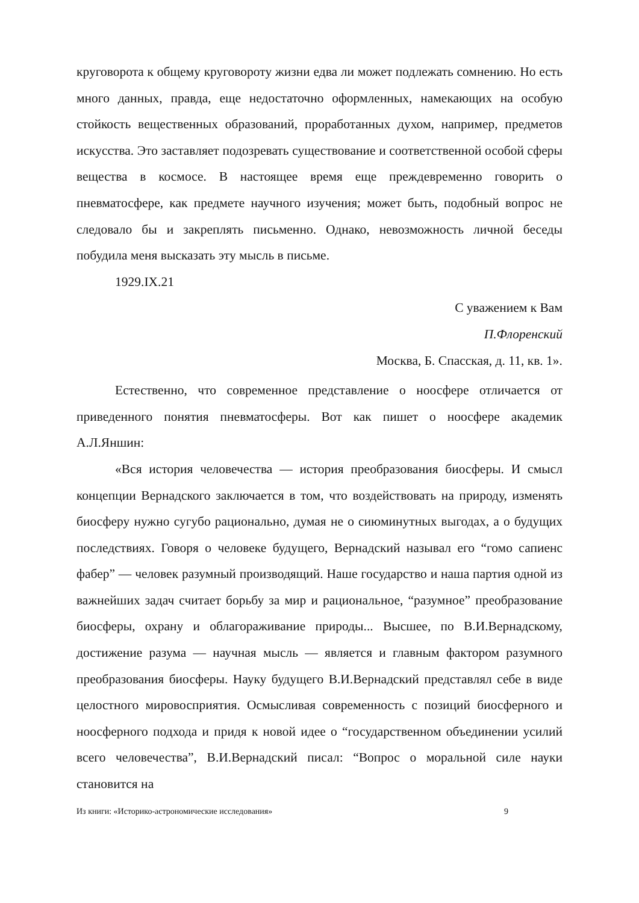круговорота к общему круговороту жизни едва ли может подлежать сомнению. Но есть много данных, правда, еще недостаточно оформленных, намекающих на особую стойкость вещественных образований, проработанных духом, например, предметов искусства. Это заставляет подозревать существование и соответственной особой сферы вещества в космосе. В настоящее время еще преждевременно говорить о пневматосфере, как предмете научного изучения; может быть, подобный вопрос не следовало бы и закреплять письменно. Однако, невозможность личной беседы побудила меня высказать эту мысль в письме.
1929.IX.21
С уважением к Вам
П.Флоренский
Москва, Б. Спасская, д. 11, кв. 1».
Естественно, что современное представление о ноосфере отличается от приведенного понятия пневматосферы. Вот как пишет о ноосфере академик А.Л.Яншин:
«Вся история человечества — история преобразования биосферы. И смысл концепции Вернадского заключается в том, что воздействовать на природу, изменять биосферу нужно сугубо рационально, думая не о сиюминутных выгодах, а о будущих последствиях. Говоря о человеке будущего, Вернадский называл его “гомо сапиенс фабер” — человек разумный производящий. Наше государство и наша партия одной из важнейших задач считает борьбу за мир и рациональное, “разумное” преобразование биосферы, охрану и облагораживание природы... Высшее, по В.И.Вернадскому, достижение разума — научная мысль — является и главным фактором разумного преобразования биосферы. Науку будущего В.И.Вернадский представлял себе в виде целостного мировосприятия. Осмысливая современность с позиций биосферного и ноосферного подхода и придя к новой идее о “государственном объединении усилий всего человечества”, В.И.Вернадский писал: “Вопрос о моральной силе науки становится на
Из книги: «Историко-астрономические исследования» 9